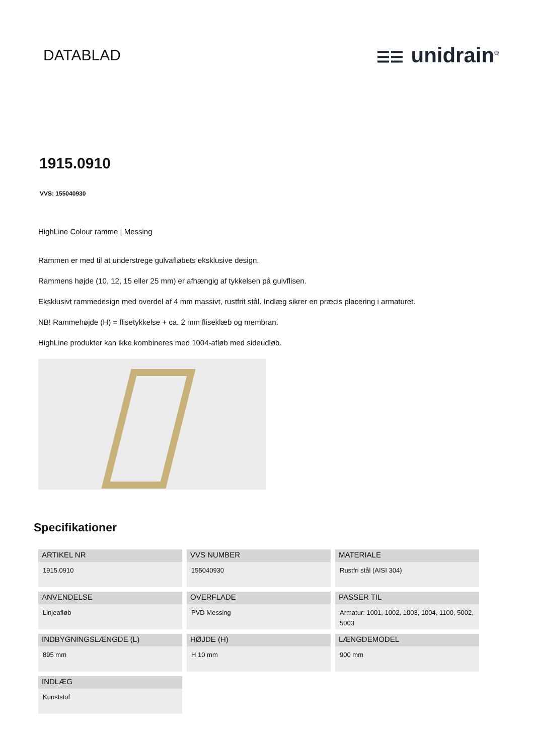DATABLAD ☰☰ unidrain<sup>®</sup>
1915.0910
VVS: 155040930
HighLine Colour ramme | Messing
Rammen er med til at understrege gulvafløbets eksklusive design.
Rammens højde (10, 12, 15 eller 25 mm) er afhængig af tykkelsen på gulvflisen.
Eksklusivt rammedesign med overdel af 4 mm massivt, rustfrit stål. Indlæg sikrer en præcis placering i armaturet.
NB! Rammehøjde (H) = flisetykkelse + ca. 2 mm fliseklæb og membran.
HighLine produkter kan ikke kombineres med 1004-afløb med sideudløb.
Specifikationer
ARTIKEL NR
1915.0910
VVS NUMBER
155040930
MATERIALE
Rustfri stål (AISI 304)
ANVENDELSE
Linjeafløb
OVERFLADE
PVD Messing
PASSER TIL
Armatur: 1001, 1002, 1003, 1004, 1100, 5002, 5003
INDBYGNINGSLÆNGDE (L)
895 mm
HØJDE (H)
H 10 mm
LÆNGDEMODEL
900 mm
INDLÆG
Kunststof